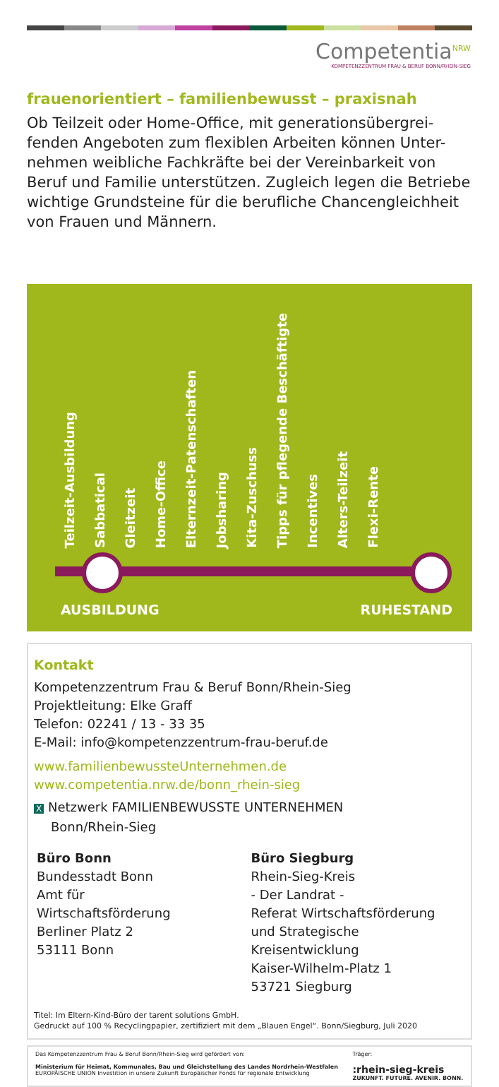Competentia<sup>NRW</sup>
KOMPETENZZENTRUM FRAU & BERUF BONN/RHEIN-SIEG
frauenorientiert – familienbewusst – praxisnah
Ob Teilzeit oder Home-Office, mit generationsübergrei-fenden Angeboten zum flexiblen Arbeiten können Unter-nehmen weibliche Fachkräfte bei der Vereinbarkeit von Beruf und Familie unterstützen. Zugleich legen die Betriebe wichtige Grundsteine für die berufliche Chancengleichheit von Frauen und Männern.
Teilzeit-Ausbildung Sabbatical Gleitzeit Home-Office Elternzeit-Patenschaften Jobsharing Kita-Zuschuss Tipps für pflegende Beschäftigte Incentives Alters-Teilzeit Flexi-Rente
AUSBILDUNG RUHESTAND
Kontakt
Kompetenzzentrum Frau & Beruf Bonn/Rhein-Sieg
Projektleitung: Elke Graff
Telefon: 02241 / 13 - 33 35
E-Mail: info@kompetenzzentrum-frau-beruf.de
www.familienbewussteUnternehmen.de
www.competentia.nrw.de/bonn_rhein-sieg
X Netzwerk FAMILIENBEWUSSTE UNTERNEHMEN
Bonn/Rhein-Sieg
Büro Bonn
Bundesstadt Bonn
Amt für
Wirtschaftsförderung
Berliner Platz 2
53111 Bonn
Büro Siegburg
Rhein-Sieg-Kreis
- Der Landrat -
Referat Wirtschaftsförderung
und Strategische Kreisentwicklung
Kaiser-Wilhelm-Platz 1
53721 Siegburg
Titel: Im Eltern-Kind-Büro der tarent solutions GmbH.
Gedruckt auf 100 % Recyclingpapier, zertifiziert mit dem „Blauen Engel“. Bonn/Siegburg, Juli 2020
Das Kompetenzzentrum Frau & Beruf Bonn/Rhein-Sieg wird gefördert von:
Ministerium für Heimat, Kommunales, Bau und Gleichstellung des Landes Nordrhein-Westfalen EUROPÄISCHE UNION Investition in unsere Zukunft Europäischer Fonds für regionale Entwicklung
Träger:
:rhein-sieg-kreis ZUKUNFT. FUTURE. AVENIR. BONN.